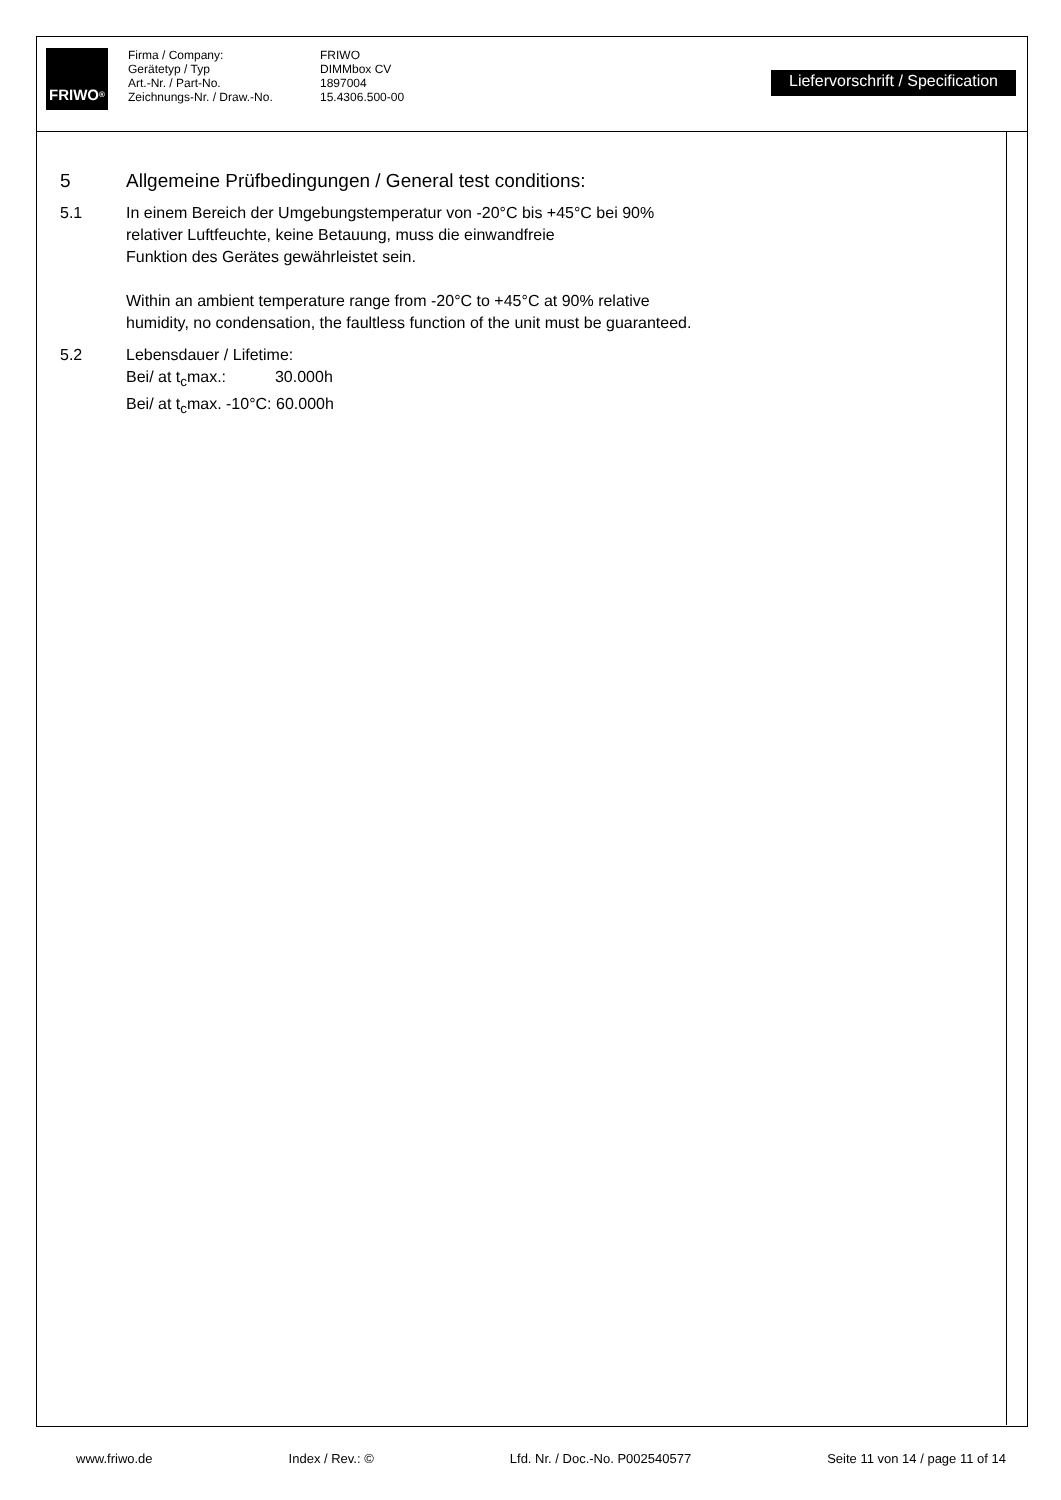FRIWO<sup>®</sup>
Firma / Company:
Gerätetyp / Typ
Art.-Nr. / Part-No.
Zeichnungs-Nr. / Draw.-No.
FRIWO
DIMMbox CV
1897004
15.4306.500-00
Liefervorschrift / Specification
5 Allgemeine Prüfbedingungen / General test conditions:
5.1 In einem Bereich der Umgebungstemperatur von -20°C bis +45°C bei 90%
relativer Luftfeuchte, keine Betauung, muss die einwandfreie
Funktion des Gerätes gewährleistet sein.
Within an ambient temperature range from -20°C to +45°C at 90% relative
humidity, no condensation, the faultless function of the unit must be guaranteed.
5.2 Lebensdauer / Lifetime:
Bei/ at t<sub>c</sub>max.: 30.000h
Bei/ at t<sub>c</sub>max. -10°C: 60.000h
www.friwo.de Index / Rev.: © Lfd. Nr. / Doc.-No. P002540577 Seite 11 von 14 / page 11 of 14